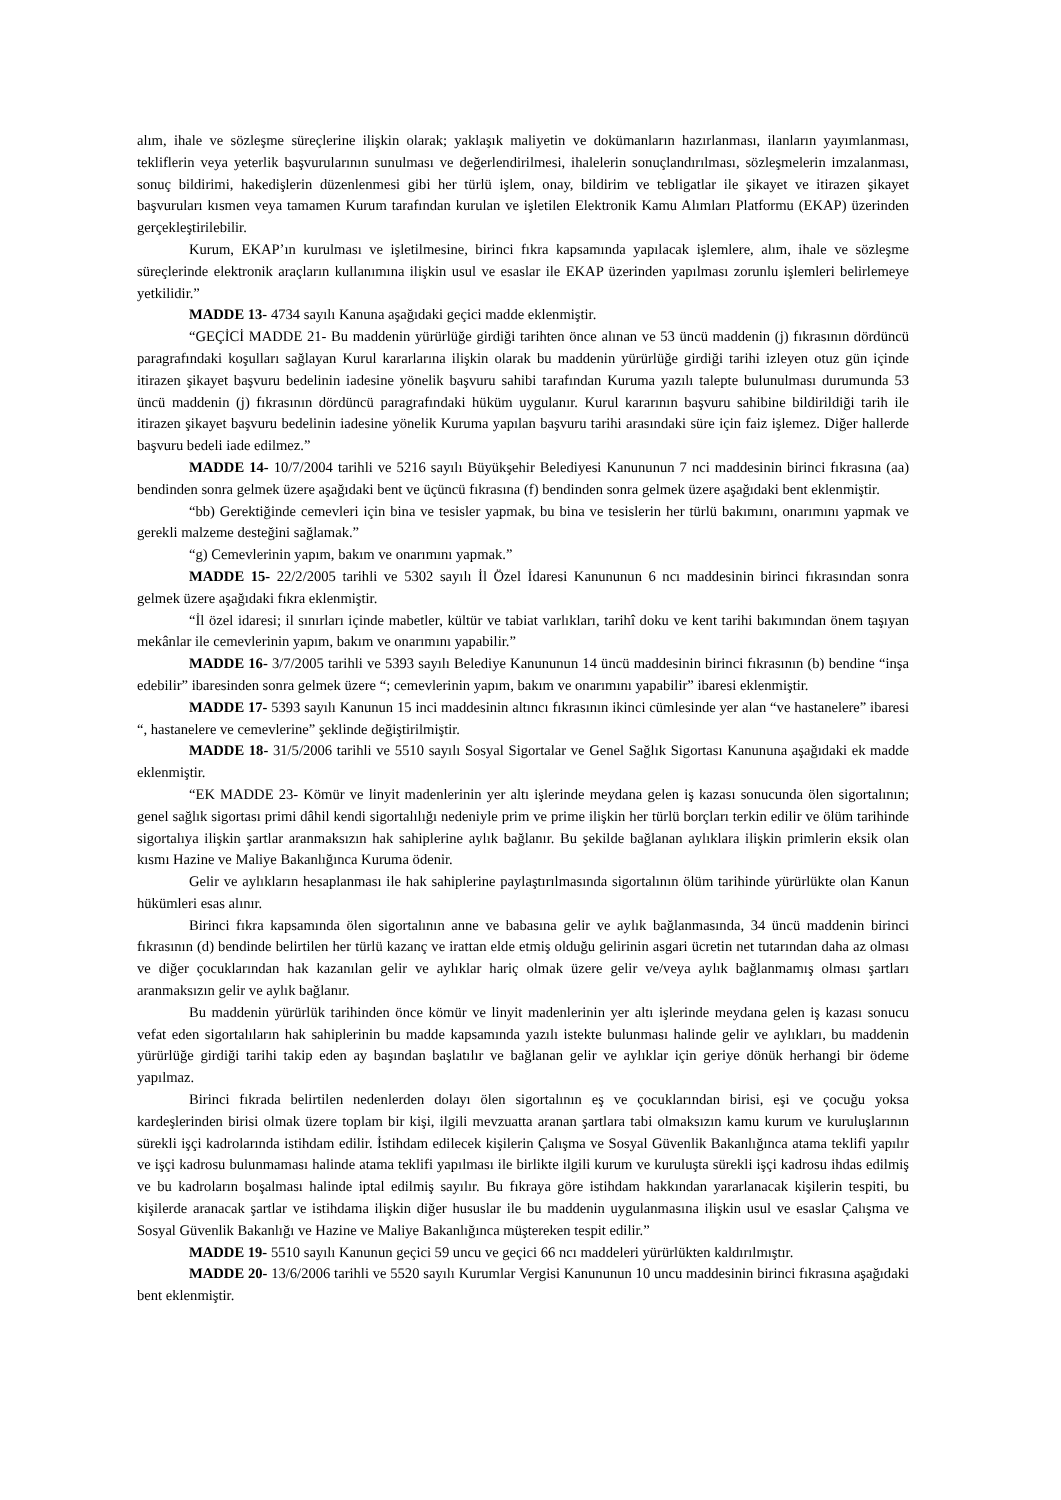alım, ihale ve sözleşme süreçlerine ilişkin olarak; yaklaşık maliyetin ve dokümanların hazırlanması, ilanların yayımlanması, tekliflerin veya yeterlik başvurularının sunulması ve değerlendirilmesi, ihalelerin sonuçlandırılması, sözleşmelerin imzalanması, sonuç bildirimi, hakedişlerin düzenlenmesi gibi her türlü işlem, onay, bildirim ve tebligatlar ile şikayet ve itirazen şikayet başvuruları kısmen veya tamamen Kurum tarafından kurulan ve işletilen Elektronik Kamu Alımları Platformu (EKAP) üzerinden gerçekleştirilebilir.
Kurum, EKAP’ın kurulması ve işletilmesine, birinci fıkra kapsamında yapılacak işlemlere, alım, ihale ve sözleşme süreçlerinde elektronik araçların kullanımına ilişkin usul ve esaslar ile EKAP üzerinden yapılması zorunlu işlemleri belirlemeye yetkilidir.”
MADDE 13- 4734 sayılı Kanuna aşağıdaki geçici madde eklenmiştir.
“GEÇİCİ MADDE 21- Bu maddenin yürürlüğe girdiği tarihten önce alınan ve 53 üncü maddenin (j) fıkrasının dördüncü paragrafındaki koşulları sağlayan Kurul kararlarına ilişkin olarak bu maddenin yürürlüğe girdiği tarihi izleyen otuz gün içinde itirazen şikayet başvuru bedelinin iadesine yönelik başvuru sahibi tarafından Kuruma yazılı talepte bulunulması durumunda 53 üncü maddenin (j) fıkrasının dördüncü paragrafındaki hüküm uygulanır. Kurul kararının başvuru sahibine bildirildiği tarih ile itirazen şikayet başvuru bedelinin iadesine yönelik Kuruma yapılan başvuru tarihi arasındaki süre için faiz işlemez. Diğer hallerde başvuru bedeli iade edilmez.”
MADDE 14- 10/7/2004 tarihli ve 5216 sayılı Büyükşehir Belediyesi Kanununun 7 nci maddesinin birinci fıkrasına (aa) bendinden sonra gelmek üzere aşağıdaki bent ve üçüncü fıkrasına (f) bendinden sonra gelmek üzere aşağıdaki bent eklenmiştir.
“bb) Gerektiğinde cemevleri için bina ve tesisler yapmak, bu bina ve tesislerin her türlü bakımını, onarımını yapmak ve gerekli malzeme desteğini sağlamak.”
“g) Cemevlerinin yapım, bakım ve onarımını yapmak.”
MADDE 15- 22/2/2005 tarihli ve 5302 sayılı İl Özel İdaresi Kanununun 6 ncı maddesinin birinci fıkrasından sonra gelmek üzere aşağıdaki fıkra eklenmiştir.
“İl özel idaresi; il sınırları içinde mabetler, kültür ve tabiat varlıkları, tarihî doku ve kent tarihi bakımından önem taşıyan mekânlar ile cemevlerinin yapım, bakım ve onarımını yapabilir.”
MADDE 16- 3/7/2005 tarihli ve 5393 sayılı Belediye Kanununun 14 üncü maddesinin birinci fıkrasının (b) bendine “inşa edebilir” ibaresinden sonra gelmek üzere “; cemevlerinin yapım, bakım ve onarımını yapabilir” ibaresi eklenmiştir.
MADDE 17- 5393 sayılı Kanunun 15 inci maddesinin altıncı fıkrasının ikinci cümlesinde yer alan “ve hastanelere” ibaresi “, hastanelere ve cemevlerine” şeklinde değiştirilmiştir.
MADDE 18- 31/5/2006 tarihli ve 5510 sayılı Sosyal Sigortalar ve Genel Sağlık Sigortası Kanununa aşağıdaki ek madde eklenmiştir.
“EK MADDE 23- Kömür ve linyit madenlerinin yer altı işlerinde meydana gelen iş kazası sonucunda ölen sigortalının; genel sağlık sigortası primi dâhil kendi sigortalılığı nedeniyle prim ve prime ilişkin her türlü borçları terkin edilir ve ölüm tarihinde sigortalıya ilişkin şartlar aranmaksızın hak sahiplerine aylık bağlanır. Bu şekilde bağlanan aylıklara ilişkin primlerin eksik olan kısmı Hazine ve Maliye Bakanlığınca Kuruma ödenir.
Gelir ve aylıkların hesaplanması ile hak sahiplerine paylaştırılmasında sigortalının ölüm tarihinde yürürlükte olan Kanun hükümleri esas alınır.
Birinci fıkra kapsamında ölen sigortalının anne ve babasına gelir ve aylık bağlanmasında, 34 üncü maddenin birinci fıkrasının (d) bendinde belirtilen her türlü kazanç ve irattan elde etmiş olduğu gelirinin asgari ücretin net tutarından daha az olması ve diğer çocuklarından hak kazanılan gelir ve aylıklar hariç olmak üzere gelir ve/veya aylık bağlanmamış olması şartları aranmaksızın gelir ve aylık bağlanır.
Bu maddenin yürürlük tarihinden önce kömür ve linyit madenlerinin yer altı işlerinde meydana gelen iş kazası sonucu vefat eden sigortalıların hak sahiplerinin bu madde kapsamında yazılı istekte bulunması halinde gelir ve aylıkları, bu maddenin yürürlüğe girdiği tarihi takip eden ay başından başlatılır ve bağlanan gelir ve aylıklar için geriye dönük herhangi bir ödeme yapılmaz.
Birinci fıkrada belirtilen nedenlerden dolayı ölen sigortalının eş ve çocuklarından birisi, eşi ve çocuğu yoksa kardeşlerinden birisi olmak üzere toplam bir kişi, ilgili mevzuatta aranan şartlara tabi olmaksızın kamu kurum ve kuruluşlarının sürekli işçi kadrolarında istihdam edilir. İstihdam edilecek kişilerin Çalışma ve Sosyal Güvenlik Bakanlığınca atama teklifi yapılır ve işçi kadrosu bulunmaması halinde atama teklifi yapılması ile birlikte ilgili kurum ve kuruluşta sürekli işçi kadrosu ihdas edilmiş ve bu kadroların boşalması halinde iptal edilmiş sayılır. Bu fıkraya göre istihdam hakkından yararlanacak kişilerin tespiti, bu kişilerde aranacak şartlar ve istihdama ilişkin diğer hususlar ile bu maddenin uygulanmasına ilişkin usul ve esaslar Çalışma ve Sosyal Güvenlik Bakanlığı ve Hazine ve Maliye Bakanlığınca müştereken tespit edilir.”
MADDE 19- 5510 sayılı Kanunun geçici 59 uncu ve geçici 66 ncı maddeleri yürürlükten kaldırılmıştır.
MADDE 20- 13/6/2006 tarihli ve 5520 sayılı Kurumlar Vergisi Kanununun 10 uncu maddesinin birinci fıkrasına aşağıdaki bent eklenmiştir.